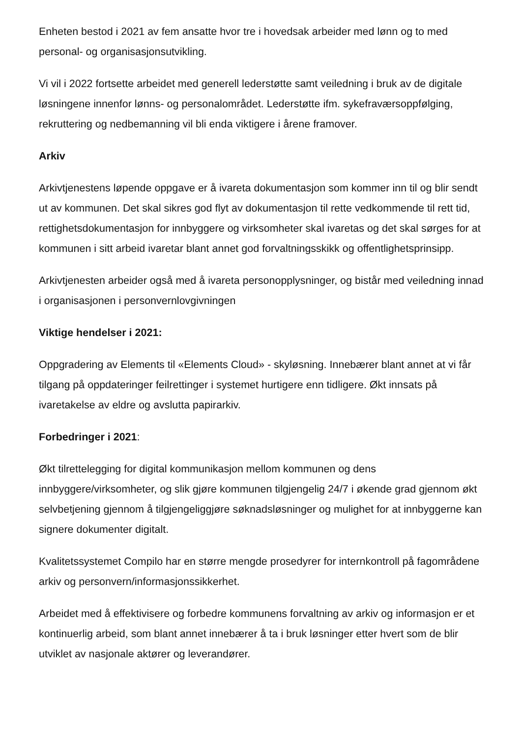Enheten bestod i 2021 av fem ansatte hvor tre i hovedsak arbeider med lønn og to med personal- og organisasjonsutvikling.
Vi vil i 2022 fortsette arbeidet med generell lederstøtte samt veiledning i bruk av de digitale løsningene innenfor lønns- og personalområdet. Lederstøtte ifm. sykefraværsoppfølging, rekruttering og nedbemanning vil bli enda viktigere i årene framover.
Arkiv
Arkivtjenestens løpende oppgave er å ivareta dokumentasjon som kommer inn til og blir sendt ut av kommunen. Det skal sikres god flyt av dokumentasjon til rette vedkommende til rett tid, rettighetsdokumentasjon for innbyggere og virksomheter skal ivaretas og det skal sørges for at kommunen i sitt arbeid ivaretar blant annet god forvaltningsskikk og offentlighetsprinsipp.
Arkivtjenesten arbeider også med å ivareta personopplysninger, og bistår med veiledning innad i organisasjonen i personvernlovgivningen
Viktige hendelser i 2021:
Oppgradering av Elements til «Elements Cloud» - skyløsning. Innebærer blant annet at vi får tilgang på oppdateringer feilrettinger i systemet hurtigere enn tidligere. Økt innsats på ivaretakelse av eldre og avslutta papirarkiv.
Forbedringer i 2021:
Økt tilrettelegging for digital kommunikasjon mellom kommunen og dens innbyggere/virksomheter, og slik gjøre kommunen tilgjengelig 24/7 i økende grad gjennom økt selvbetjening gjennom å tilgjengeliggjøre søknadsløsninger og mulighet for at innbyggerne kan signere dokumenter digitalt.
Kvalitetssystemet Compilo har en større mengde prosedyrer for internkontroll på fagområdene arkiv og personvern/informasjonssikkerhet.
Arbeidet med å effektivisere og forbedre kommunens forvaltning av arkiv og informasjon er et kontinuerlig arbeid, som blant annet innebærer å ta i bruk løsninger etter hvert som de blir utviklet av nasjonale aktører og leverandører.